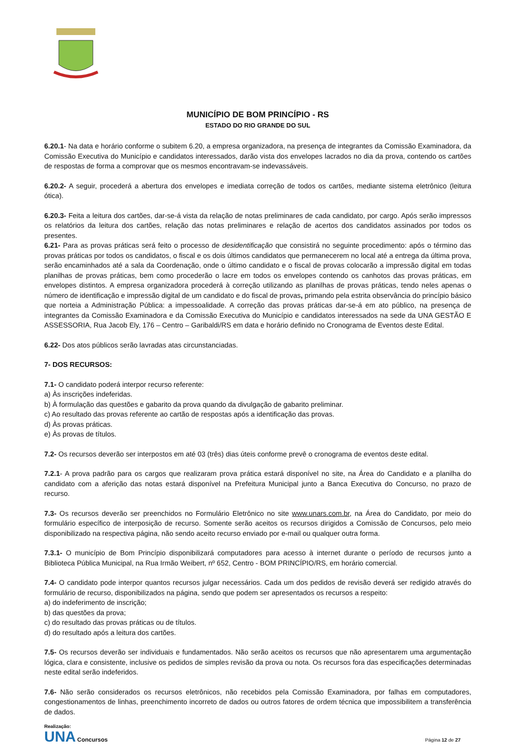MUNICÍPIO DE BOM PRINCÍPIO - RS
ESTADO DO RIO GRANDE DO SUL
6.20.1- Na data e horário conforme o subitem 6.20, a empresa organizadora, na presença de integrantes da Comissão Examinadora, da Comissão Executiva do Município e candidatos interessados, darão vista dos envelopes lacrados no dia da prova, contendo os cartões de respostas de forma a comprovar que os mesmos encontravam-se indevassáveis.
6.20.2- A seguir, procederá a abertura dos envelopes e imediata correção de todos os cartões, mediante sistema eletrônico (leitura ótica).
6.20.3- Feita a leitura dos cartões, dar-se-á vista da relação de notas preliminares de cada candidato, por cargo. Após serão impressos os relatórios da leitura dos cartões, relação das notas preliminares e relação de acertos dos candidatos assinados por todos os presentes.
6.21- Para as provas práticas será feito o processo de desidentificação que consistirá no seguinte procedimento: após o término das provas práticas por todos os candidatos, o fiscal e os dois últimos candidatos que permanecerem no local até a entrega da última prova, serão encaminhados até a sala da Coordenação, onde o último candidato e o fiscal de provas colocarão a impressão digital em todas planilhas de provas práticas, bem como procederão o lacre em todos os envelopes contendo os canhotos das provas práticas, em envelopes distintos. A empresa organizadora procederá à correção utilizando as planilhas de provas práticas, tendo neles apenas o número de identificação e impressão digital de um candidato e do fiscal de provas, primando pela estrita observância do princípio básico que norteia a Administração Pública: a impessoalidade. A correção das provas práticas dar-se-á em ato público, na presença de integrantes da Comissão Examinadora e da Comissão Executiva do Município e candidatos interessados na sede da UNA GESTÃO E ASSESSORIA, Rua Jacob Ely, 176 – Centro – Garibaldi/RS em data e horário definido no Cronograma de Eventos deste Edital.
6.22- Dos atos públicos serão lavradas atas circunstanciadas.
7- DOS RECURSOS:
7.1- O candidato poderá interpor recurso referente:
a) Às inscrições indeferidas.
b) À formulação das questões e gabarito da prova quando da divulgação de gabarito preliminar.
c) Ao resultado das provas referente ao cartão de respostas após a identificação das provas.
d) Às provas práticas.
e) Às provas de títulos.
7.2- Os recursos deverão ser interpostos em até 03 (três) dias úteis conforme prevê o cronograma de eventos deste edital.
7.2.1- A prova padrão para os cargos que realizaram prova prática estará disponível no site, na Área do Candidato e a planilha do candidato com a aferição das notas estará disponível na Prefeitura Municipal junto a Banca Executiva do Concurso, no prazo de recurso.
7.3- Os recursos deverão ser preenchidos no Formulário Eletrônico no site www.unars.com.br, na Área do Candidato, por meio do formulário específico de interposição de recurso. Somente serão aceitos os recursos dirigidos a Comissão de Concursos, pelo meio disponibilizado na respectiva página, não sendo aceito recurso enviado por e-mail ou qualquer outra forma.
7.3.1- O município de Bom Princípio disponibilizará computadores para acesso à internet durante o período de recursos junto a Biblioteca Pública Municipal, na Rua Irmão Weibert, nº 652, Centro - BOM PRINCÍPIO/RS, em horário comercial.
7.4- O candidato pode interpor quantos recursos julgar necessários. Cada um dos pedidos de revisão deverá ser redigido através do formulário de recurso, disponibilizados na página, sendo que podem ser apresentados os recursos a respeito:
a) do indeferimento de inscrição;
b) das questões da prova;
c) do resultado das provas práticas ou de títulos.
d) do resultado após a leitura dos cartões.
7.5- Os recursos deverão ser individuais e fundamentados. Não serão aceitos os recursos que não apresentarem uma argumentação lógica, clara e consistente, inclusive os pedidos de simples revisão da prova ou nota. Os recursos fora das especificações determinadas neste edital serão indeferidos.
7.6- Não serão considerados os recursos eletrônicos, não recebidos pela Comissão Examinadora, por falhas em computadores, congestionamentos de linhas, preenchimento incorreto de dados ou outros fatores de ordem técnica que impossibilitem a transferência de dados.
Realização:
UNA Concursos
Página 12 de 27